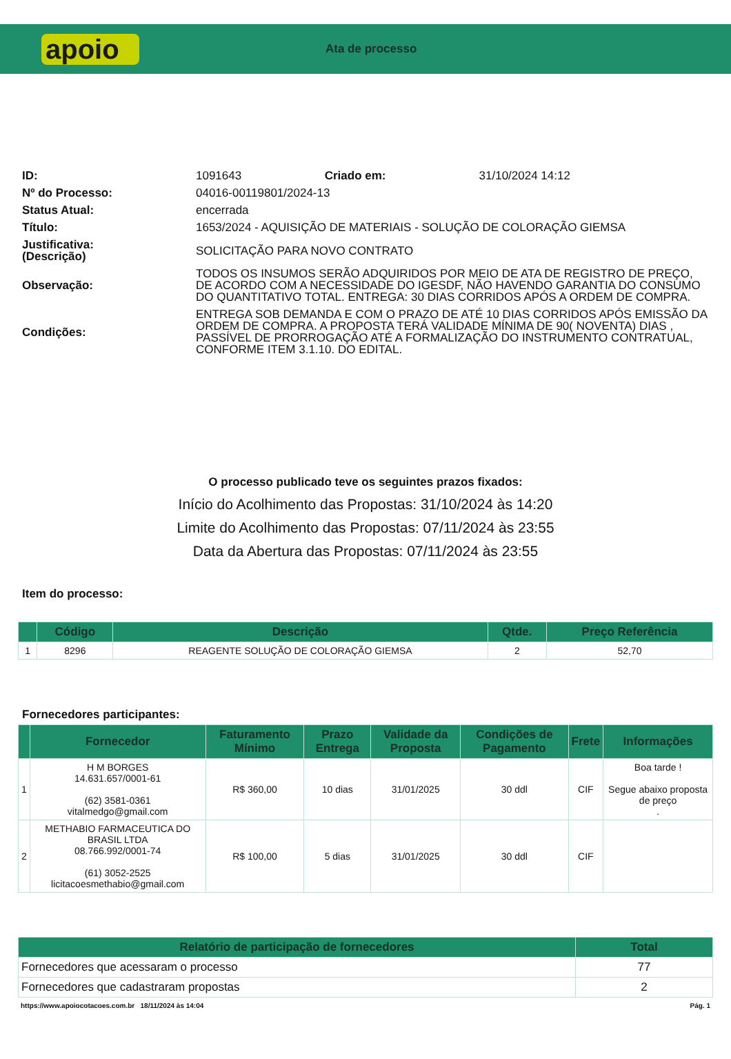apoio
Ata de processo
| ID: | 1091643 | Criado em: | 31/10/2024 14:12 |
| Nº do Processo: | 04016-00119801/2024-13 | | |
| Status Atual: | encerrada | | |
| Título: | 1653/2024 - AQUISIÇÃO DE MATERIAIS - SOLUÇÃO DE COLORAÇÃO GIEMSA | | |
| Justificativa: (Descrição) | SOLICITAÇÃO PARA NOVO CONTRATO | | |
| Observação: | TODOS OS INSUMOS SERÃO ADQUIRIDOS POR MEIO DE ATA DE REGISTRO DE PREÇO, DE ACORDO COM A NECESSIDADE DO IGESDF, NÃO HAVENDO GARANTIA DO CONSUMO DO QUANTITATIVO TOTAL. ENTREGA: 30 DIAS CORRIDOS APÓS A ORDEM DE COMPRA. | | |
| Condições: | ENTREGA SOB DEMANDA E COM O PRAZO DE ATÉ 10 DIAS CORRIDOS APÓS EMISSÃO DA ORDEM DE COMPRA. A PROPOSTA TERÁ VALIDADE MÍNIMA DE 90( NOVENTA) DIAS , PASSÍVEL DE PRORROGAÇÃO ATÉ A FORMALIZAÇÃO DO INSTRUMENTO CONTRATUAL, CONFORME ITEM 3.1.10. DO EDITAL. | | |
O processo publicado teve os seguintes prazos fixados:
Início do Acolhimento das Propostas: 31/10/2024 às 14:20
Limite do Acolhimento das Propostas: 07/11/2024 às 23:55
Data da Abertura das Propostas: 07/11/2024 às 23:55
Item do processo:
| | Código | Descrição | Qtde. | Preço Referência |
| --- | --- | --- | --- | --- |
| 1 | 8296 | REAGENTE SOLUÇÃO DE COLORAÇÃO GIEMSA | 2 | 52,70 |
Fornecedores participantes:
| | Fornecedor | Faturamento Mínimo | Prazo Entrega | Validade da Proposta | Condições de Pagamento | Frete | Informações |
| --- | --- | --- | --- | --- | --- | --- | --- |
| 1 | H M BORGES 14.631.657/0001-61 (62) 3581-0361 vitalmedgo@gmail.com | R$ 360,00 | 10 dias | 31/01/2025 | 30 ddl | CIF | Boa tarde ! Segue abaixo proposta de preço . |
| 2 | METHABIO FARMACEUTICA DO BRASIL LTDA 08.766.992/0001-74 (61) 3052-2525 licitacoesmethabio@gmail.com | R$ 100,00 | 5 dias | 31/01/2025 | 30 ddl | CIF | |
| Relatório de participação de fornecedores | Total |
| --- | --- |
| Fornecedores que acessaram o processo | 77 |
| Fornecedores que cadastraram propostas | 2 |
https://www.apoiocotacoes.com.br 18/11/2024 às 14:04 Pág. 1